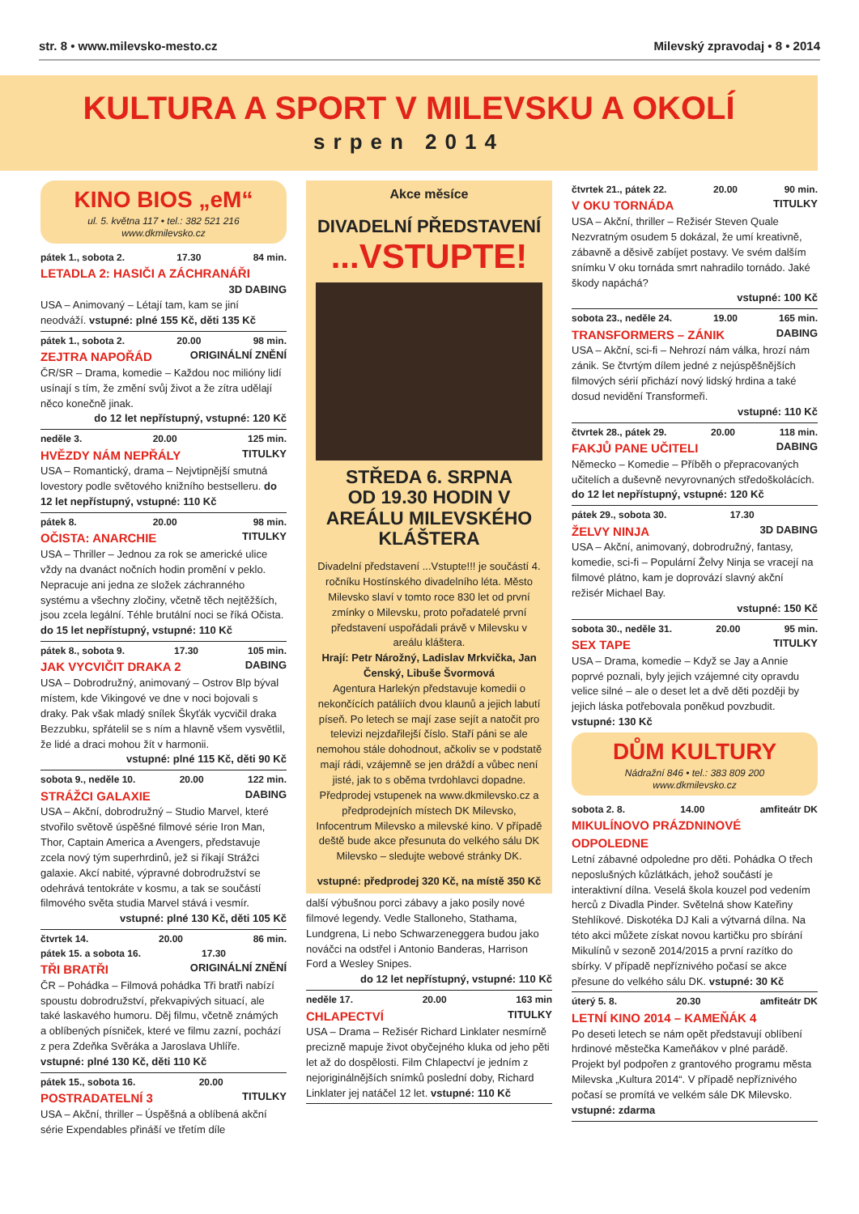str. 8 • www.milevsko-mesto.cz Milevský zpravodaj • 8 • 2014
KULTURA A SPORT V MILEVSKU A OKOLÍ
srpen 2014
KINO BIOS „eM“
ul. 5. května 117 • tel.: 382 521 216
www.dkmilevsko.cz
pátek 1., sobota 2. 17.30 84 min.
LETADLA 2: HASIČI A ZÁCHRANÁŘI
3D DABING
USA – Animovaný – Létají tam, kam se jiní neodváží. vstupné: plné 155 Kč, děti 135 Kč
pátek 1., sobota 2. 20.00 98 min.
ZEJTRA NAPOŘÁD ORIGINÁLNÍ ZNĚNÍ
ČR/SR – Drama, komedie – Každou noc milióny lidí usínají s tím, že změní svůj život a že zítra udělají něco konečně jinak.
do 12 let nepřístupný, vstupné: 120 Kč
neděle 3. 20.00 125 min.
HVĚZDY NÁM NEPŘÁLY TITULKY
USA – Romantický, drama – Nejvtipnější smutná lovestory podle světového knižního bestselleru. do 12 let nepřístupný, vstupné: 110 Kč
pátek 8. 20.00 98 min.
OČISTA: ANARCHIE TITULKY
USA – Thriller – Jednou za rok se americké ulice vždy na dvanáct nočních hodin promění v peklo. Nepracuje ani jedna ze složek záchranného systému a všechny zločiny, včetně těch nejtěžších, jsou zcela legální. Téhle brutální noci se říká Očista. do 15 let nepřístupný, vstupné: 110 Kč
pátek 8., sobota 9. 17.30 105 min.
JAK VYCVIČIT DRAKA 2 DABING
USA – Dobrodružný, animovaný – Ostrov Blp býval místem, kde Vikingové ve dne v noci bojovali s draky. Pak však mladý snílek Škyťák vycvičil draka Bezzubku, spřátelil se s ním a hlavně všem vysvětlil, že lidé a draci mohou žít v harmonii.
vstupné: plné 115 Kč, děti 90 Kč
sobota 9., neděle 10. 20.00 122 min.
STRÁŽCI GALAXIE DABING
USA – Akční, dobrodružný – Studio Marvel, které stvořilo světově úspěšné filmové série Iron Man, Thor, Captain America a Avengers, představuje zcela nový tým superhrdinů, jež si říkají Strážci galaxie. Akcí nabité, výpravné dobrodružství se odehrává tentokráte v kosmu, a tak se součástí filmového světa studia Marvel stává i vesmír.
vstupné: plné 130 Kč, děti 105 Kč
čtvrtek 14. 20.00 86 min.
pátek 15. a sobota 16. 17.30
TŘI BRATŘI ORIGINÁLNÍ ZNĚNÍ
ČR – Pohádka – Filmová pohádka Tři bratři nabízí spoustu dobrodružství, překvapivých situací, ale také laskavého humoru. Děj filmu, včetně známých a oblíbených písniček, které ve filmu zazní, pochází z pera Zdeňka Svěráka a Jaroslava Uhlíře. vstupné: plné 130 Kč, děti 110 Kč
pátek 15., sobota 16. 20.00
POSTRADATELNÍ 3 TITULKY
USA – Akční, thriller – Úspěšná a oblíbená akční série Expendables přináší ve třetím díle
Akce měsíce
DIVADELNÍ PŘEDSTAVENÍ
...VSTUPTE!
STŘEDA 6. SRPNA
OD 19.30 HODIN V AREÁLU MILEVSKÉHO KLÁŠTERA
Divadelní představení ...Vstupte!!! je součástí 4. ročníku Hostínského divadelního léta. Město Milevsko slaví v tomto roce 830 let od první zmínky o Milevsku, proto pořadatelé první představení uspořádali právě v Milevsku v areálu kláštera.
Hrají: Petr Nárožný, Ladislav Mrkvička, Jan Čenský, Libuše Švormová
Agentura Harlekýn představuje komedii o nekončících patáliích dvou klaunů a jejich labutí píseň. Po letech se mají zase sejít a natočit pro televizi nejzdařilejší číslo. Staří páni se ale nemohou stále dohodnout, ačkoliv se v podstatě mají rádi, vzájemně se jen dráždí a vůbec není jisté, jak to s oběma tvrdohlavci dopadne.
Předprodej vstupenek na www.dkmilevsko.cz a předprodejních místech DK Milevsko, Infocentrum Milevsko a milevské kino. V případě deště bude akce přesunuta do velkého sálu DK Milevsko – sledujte webové stránky DK.
vstupné: předprodej 320 Kč, na místě 350 Kč
další výbušnou porci zábavy a jako posily nové filmové legendy. Vedle Stalloneho, Stathama, Lundgrena, Li nebo Schwarzeneggera budou jako nováčci na odstřel i Antonio Banderas, Harrison Ford a Wesley Snipes.
do 12 let nepřístupný, vstupné: 110 Kč
neděle 17. 20.00 163 min
CHLAPECTVÍ TITULKY
USA – Drama – Režisér Richard Linklater nesmírně precizně mapuje život obyčejného kluka od jeho pěti let až do dospělosti. Film Chlapectví je jedním z nejoriginálnějších snímků poslední doby, Richard Linklater jej natáčel 12 let. vstupné: 110 Kč
čtvrtek 21., pátek 22. 20.00 90 min.
V OKU TORNÁDA TITULKY
USA – Akční, thriller – Režisér Steven Quale Nezvratným osudem 5 dokázal, že umí kreativně, zábavně a děsivě zabíjet postavy. Ve svém dalším snímku V oku tornáda smrt nahradilo tornádo. Jaké škody napáchá?
vstupné: 100 Kč
sobota 23., neděle 24. 19.00 165 min.
TRANSFORMERS – ZÁNIK DABING
USA – Akční, sci-fi – Nehrozí nám válka, hrozí nám zánik. Se čtvrtým dílem jedné z nejúspěšnějších filmových sérií přichází nový lidský hrdina a také dosud nevidění Transformeři.
vstupné: 110 Kč
čtvrtek 28., pátek 29. 20.00 118 min.
FAKJŮ PANE UČITELI DABING
Německo – Komedie – Příběh o přepracovaných učitelích a duševně nevyrovnaných středoškolácích. do 12 let nepřístupný, vstupné: 120 Kč
pátek 29., sobota 30. 17.30
ŽELVY NINJA 3D DABING
USA – Akční, animovaný, dobrodružný, fantasy, komedie, sci-fi – Populární Želvy Ninja se vracejí na filmové plátno, kam je doprovází slavný akční režisér Michael Bay.
vstupné: 150 Kč
sobota 30., neděle 31. 20.00 95 min.
SEX TAPE TITULKY
USA – Drama, komedie – Když se Jay a Annie poprvé poznali, byly jejich vzájemné city opravdu velice silné – ale o deset let a dvě děti později by jejich láska potřebovala poněkud povzbudit. vstupné: 130 Kč
DŮM KULTURY
Nádražní 846 • tel.: 383 809 200
www.dkmilevsko.cz
sobota 2. 8. 14.00 amfiteátr DK
MIKULÍNOVO PRÁZDNINOVÉ ODPOLEDNE
Letní zábavné odpoledne pro děti. Pohádka O třech neposlušných kůzlátkách, jehož součástí je interaktivní dílna. Veselá škola kouzel pod vedením herců z Divadla Pinder. Světelná show Kateřiny Stehlíkové. Diskotéka DJ Kali a výtvarná dílna. Na této akci můžete získat novou kartičku pro sbírání Mikulínů v sezoně 2014/2015 a první razítko do sbírky. V případě nepříznivého počasí se akce přesune do velkého sálu DK. vstupné: 30 Kč
úterý 5. 8. 20.30 amfiteátr DK
LETNÍ KINO 2014 – KAMEŇÁK 4
Po deseti letech se nám opět představují oblíbení hrdinové městečka Kameňákov v plné parádě. Projekt byl podpořen z grantového programu města Milevska „Kultura 2014“. V případě nepříznivého počasí se promítá ve velkém sále DK Milevsko. vstupné: zdarma